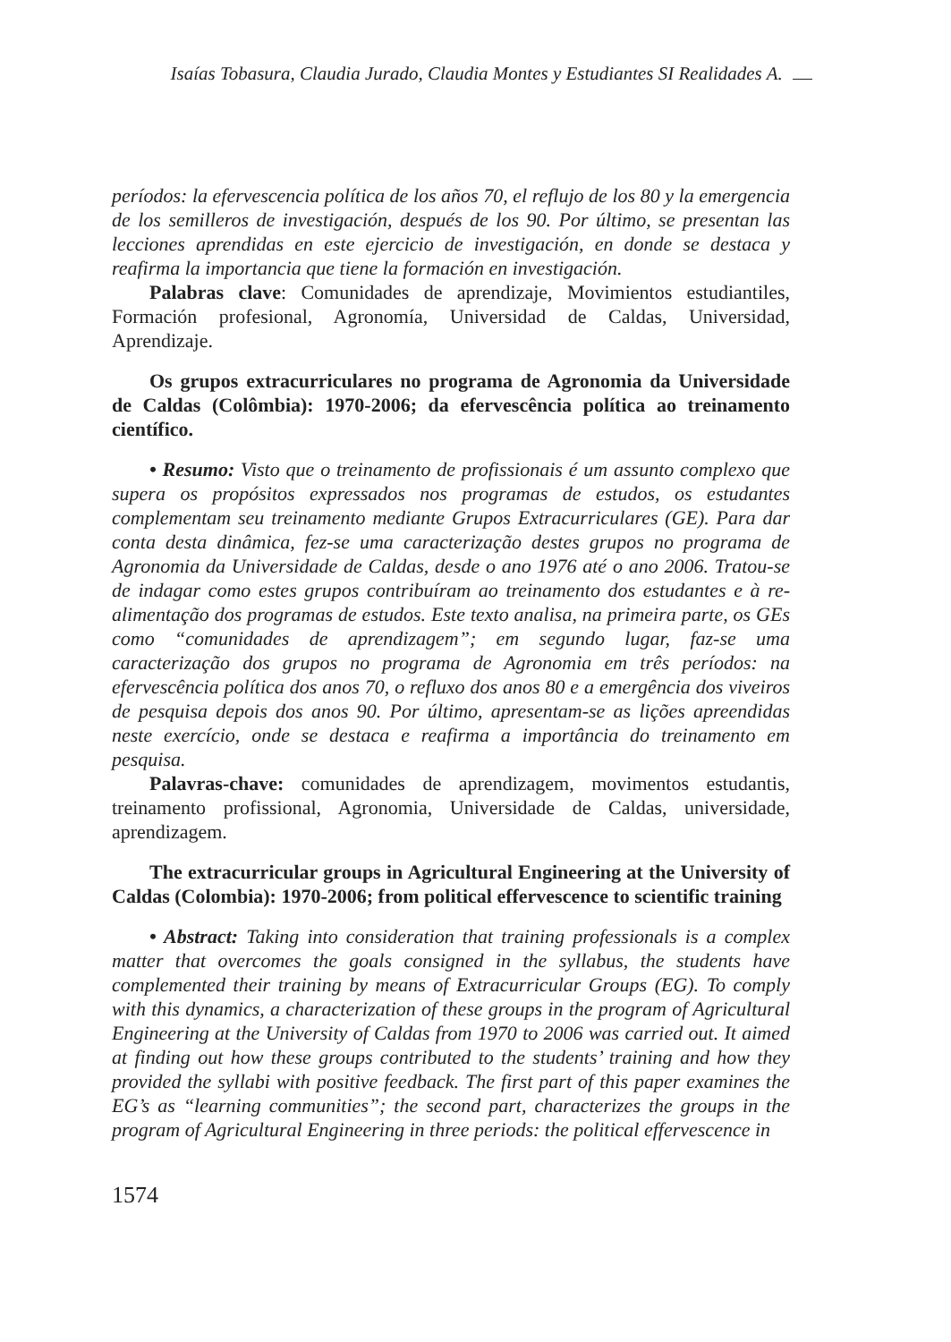Isaías Tobasura, Claudia Jurado, Claudia Montes y Estudiantes SI Realidades A.
períodos: la efervescencia política de los años 70, el reflujo de los 80 y la emergencia de los semilleros de investigación, después de los 90. Por último, se presentan las lecciones aprendidas en este ejercicio de investigación, en donde se destaca y reafirma la importancia que tiene la formación en investigación.
Palabras clave: Comunidades de aprendizaje, Movimientos estudiantiles, Formación profesional, Agronomía, Universidad de Caldas, Universidad, Aprendizaje.
Os grupos extracurriculares no programa de Agronomia da Universidade de Caldas (Colômbia): 1970-2006; da efervescência política ao treinamento científico.
• Resumo: Visto que o treinamento de profissionais é um assunto complexo que supera os propósitos expressados nos programas de estudos, os estudantes complementam seu treinamento mediante Grupos Extracurriculares (GE). Para dar conta desta dinâmica, fez-se uma caracterização destes grupos no programa de Agronomia da Universidade de Caldas, desde o ano 1976 até o ano 2006. Tratou-se de indagar como estes grupos contribuíram ao treinamento dos estudantes e à re-alimentação dos programas de estudos. Este texto analisa, na primeira parte, os GEs como “comunidades de aprendizagem”; em segundo lugar, faz-se uma caracterização dos grupos no programa de Agronomia em três períodos: na efervescência política dos anos 70, o refluxo dos anos 80 e a emergência dos viveiros de pesquisa depois dos anos 90. Por último, apresentam-se as lições apreendidas neste exercício, onde se destaca e reafirma a importância do treinamento em pesquisa.
Palavras-chave: comunidades de aprendizagem, movimentos estudantis, treinamento profissional, Agronomia, Universidade de Caldas, universidade, aprendizagem.
The extracurricular groups in Agricultural Engineering at the University of Caldas (Colombia): 1970-2006; from political effervescence to scientific training
• Abstract: Taking into consideration that training professionals is a complex matter that overcomes the goals consigned in the syllabus, the students have complemented their training by means of Extracurricular Groups (EG). To comply with this dynamics, a characterization of these groups in the program of Agricultural Engineering at the University of Caldas from 1970 to 2006 was carried out. It aimed at finding out how these groups contributed to the students’ training and how they provided the syllabi with positive feedback. The first part of this paper examines the EG’s as “learning communities”; the second part, characterizes the groups in the program of Agricultural Engineering in three periods: the political effervescence in
1574